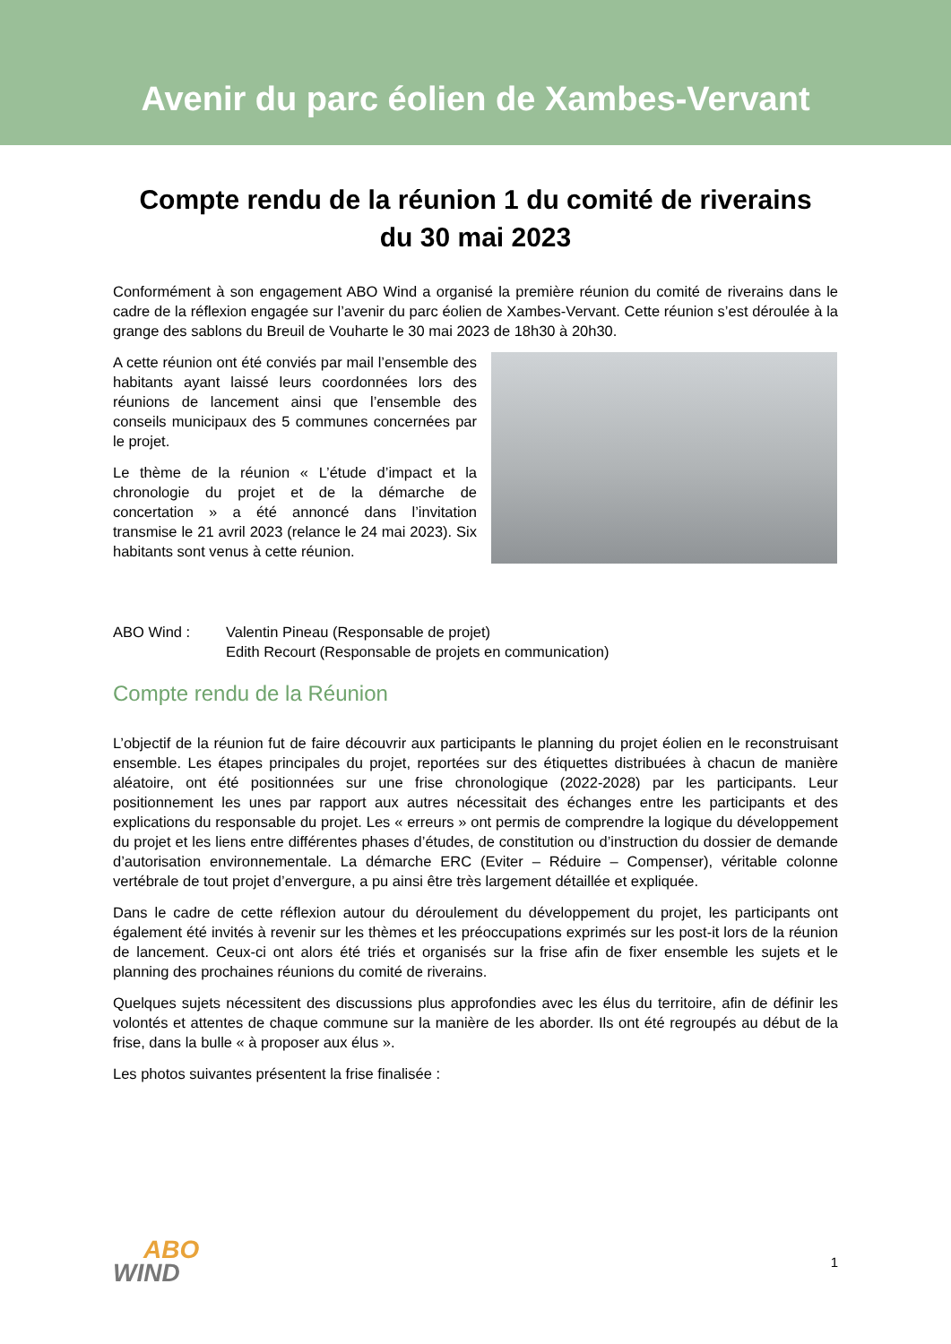Avenir du parc éolien de Xambes-Vervant
Compte rendu de la réunion 1 du comité de riverains
du 30 mai 2023
Conformément à son engagement ABO Wind a organisé la première réunion du comité de riverains dans le cadre de la réflexion engagée sur l’avenir du parc éolien de Xambes-Vervant. Cette réunion s’est déroulée à la grange des sablons du Breuil de Vouharte le 30 mai 2023 de 18h30 à 20h30.
A cette réunion ont été conviés par mail l’ensemble des habitants ayant laissé leurs coordonnées lors des réunions de lancement ainsi que l’ensemble des conseils municipaux des 5 communes concernées par le projet.
Le thème de la réunion « L’étude d’impact et la chronologie du projet et de la démarche de concertation » a été annoncé dans l’invitation transmise le 21 avril 2023 (relance le 24 mai 2023). Six habitants sont venus à cette réunion.
ABO Wind : Valentin Pineau (Responsable de projet)
Edith Recourt (Responsable de projets en communication)
Compte rendu de la Réunion
L’objectif de la réunion fut de faire découvrir aux participants le planning du projet éolien en le reconstruisant ensemble. Les étapes principales du projet, reportées sur des étiquettes distribuées à chacun de manière aléatoire, ont été positionnées sur une frise chronologique (2022-2028) par les participants. Leur positionnement les unes par rapport aux autres nécessitait des échanges entre les participants et des explications du responsable du projet. Les « erreurs » ont permis de comprendre la logique du développement du projet et les liens entre différentes phases d’études, de constitution ou d’instruction du dossier de demande d’autorisation environnementale. La démarche ERC (Eviter – Réduire – Compenser), véritable colonne vertébrale de tout projet d’envergure, a pu ainsi être très largement détaillée et expliquée.
Dans le cadre de cette réflexion autour du déroulement du développement du projet, les participants ont également été invités à revenir sur les thèmes et les préoccupations exprimés sur les post-it lors de la réunion de lancement. Ceux-ci ont alors été triés et organisés sur la frise afin de fixer ensemble les sujets et le planning des prochaines réunions du comité de riverains.
Quelques sujets nécessitent des discussions plus approfondies avec les élus du territoire, afin de définir les volontés et attentes de chaque commune sur la manière de les aborder. Ils ont été regroupés au début de la frise, dans la bulle « à proposer aux élus ».
Les photos suivantes présentent la frise finalisée :
ABO
WIND
1